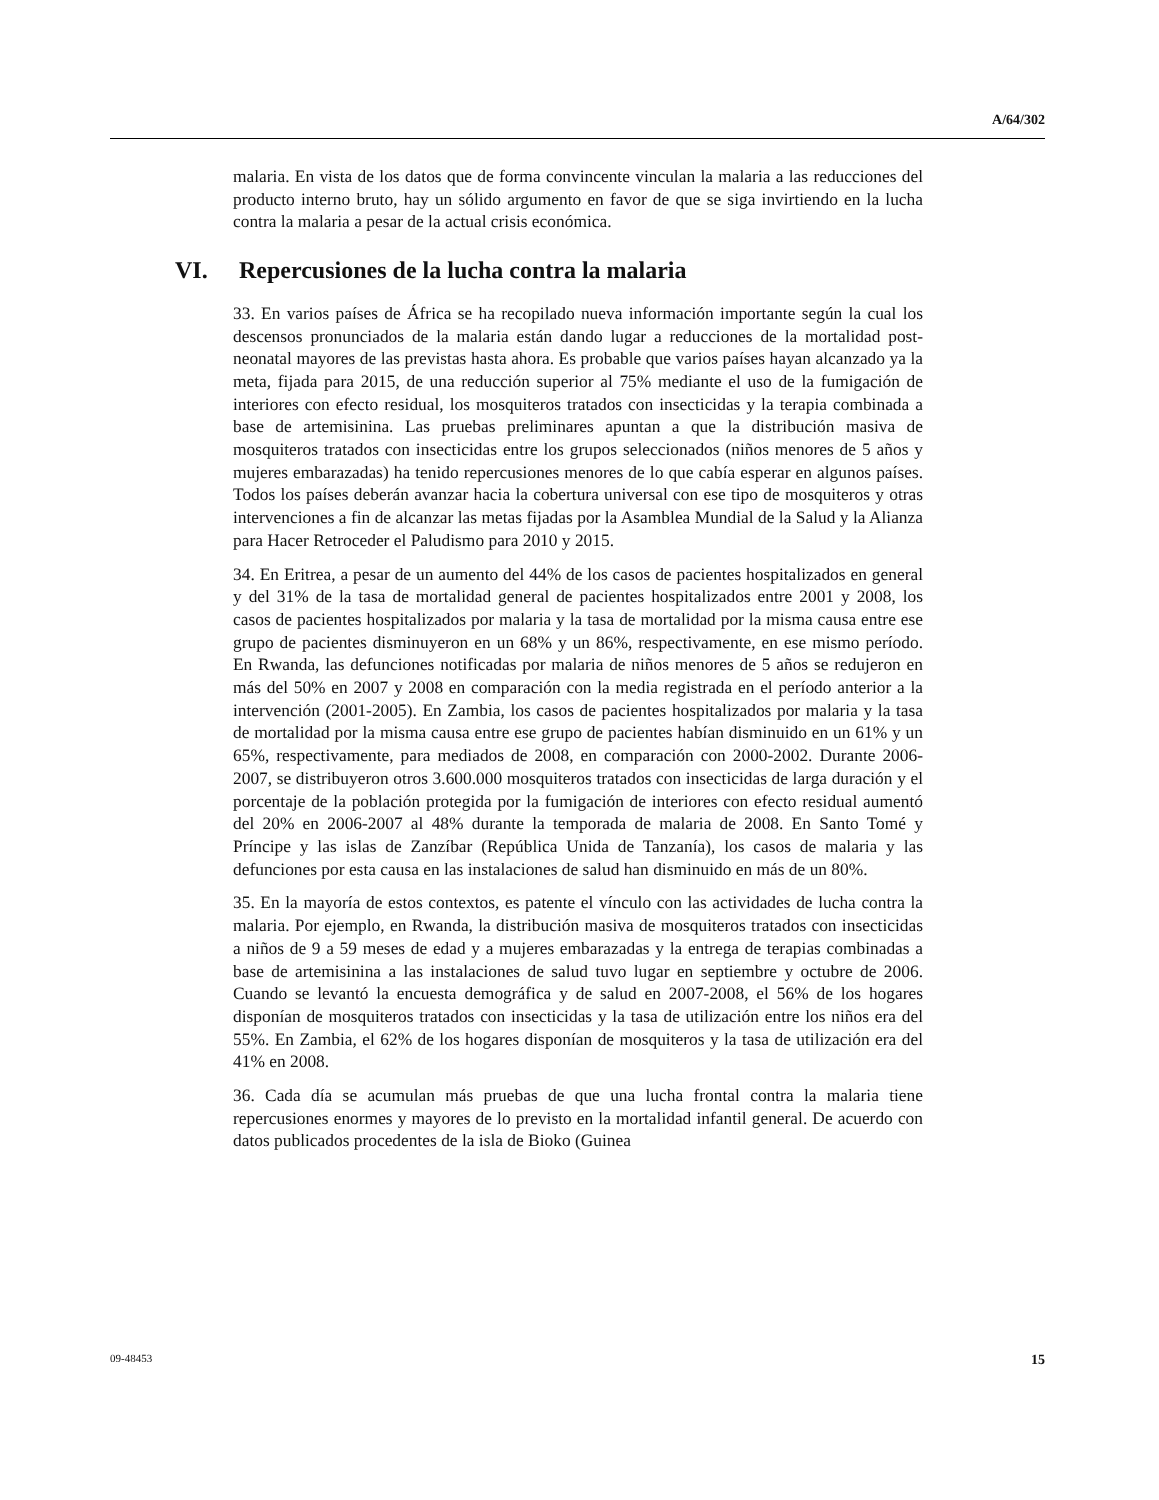A/64/302
malaria. En vista de los datos que de forma convincente vinculan la malaria a las reducciones del producto interno bruto, hay un sólido argumento en favor de que se siga invirtiendo en la lucha contra la malaria a pesar de la actual crisis económica.
VI. Repercusiones de la lucha contra la malaria
33. En varios países de África se ha recopilado nueva información importante según la cual los descensos pronunciados de la malaria están dando lugar a reducciones de la mortalidad post-neonatal mayores de las previstas hasta ahora. Es probable que varios países hayan alcanzado ya la meta, fijada para 2015, de una reducción superior al 75% mediante el uso de la fumigación de interiores con efecto residual, los mosquiteros tratados con insecticidas y la terapia combinada a base de artemisinina. Las pruebas preliminares apuntan a que la distribución masiva de mosquiteros tratados con insecticidas entre los grupos seleccionados (niños menores de 5 años y mujeres embarazadas) ha tenido repercusiones menores de lo que cabía esperar en algunos países. Todos los países deberán avanzar hacia la cobertura universal con ese tipo de mosquiteros y otras intervenciones a fin de alcanzar las metas fijadas por la Asamblea Mundial de la Salud y la Alianza para Hacer Retroceder el Paludismo para 2010 y 2015.
34. En Eritrea, a pesar de un aumento del 44% de los casos de pacientes hospitalizados en general y del 31% de la tasa de mortalidad general de pacientes hospitalizados entre 2001 y 2008, los casos de pacientes hospitalizados por malaria y la tasa de mortalidad por la misma causa entre ese grupo de pacientes disminuyeron en un 68% y un 86%, respectivamente, en ese mismo período. En Rwanda, las defunciones notificadas por malaria de niños menores de 5 años se redujeron en más del 50% en 2007 y 2008 en comparación con la media registrada en el período anterior a la intervención (2001-2005). En Zambia, los casos de pacientes hospitalizados por malaria y la tasa de mortalidad por la misma causa entre ese grupo de pacientes habían disminuido en un 61% y un 65%, respectivamente, para mediados de 2008, en comparación con 2000-2002. Durante 2006-2007, se distribuyeron otros 3.600.000 mosquiteros tratados con insecticidas de larga duración y el porcentaje de la población protegida por la fumigación de interiores con efecto residual aumentó del 20% en 2006-2007 al 48% durante la temporada de malaria de 2008. En Santo Tomé y Príncipe y las islas de Zanzíbar (República Unida de Tanzanía), los casos de malaria y las defunciones por esta causa en las instalaciones de salud han disminuido en más de un 80%.
35. En la mayoría de estos contextos, es patente el vínculo con las actividades de lucha contra la malaria. Por ejemplo, en Rwanda, la distribución masiva de mosquiteros tratados con insecticidas a niños de 9 a 59 meses de edad y a mujeres embarazadas y la entrega de terapias combinadas a base de artemisinina a las instalaciones de salud tuvo lugar en septiembre y octubre de 2006. Cuando se levantó la encuesta demográfica y de salud en 2007-2008, el 56% de los hogares disponían de mosquiteros tratados con insecticidas y la tasa de utilización entre los niños era del 55%. En Zambia, el 62% de los hogares disponían de mosquiteros y la tasa de utilización era del 41% en 2008.
36. Cada día se acumulan más pruebas de que una lucha frontal contra la malaria tiene repercusiones enormes y mayores de lo previsto en la mortalidad infantil general. De acuerdo con datos publicados procedentes de la isla de Bioko (Guinea
09-48453 15